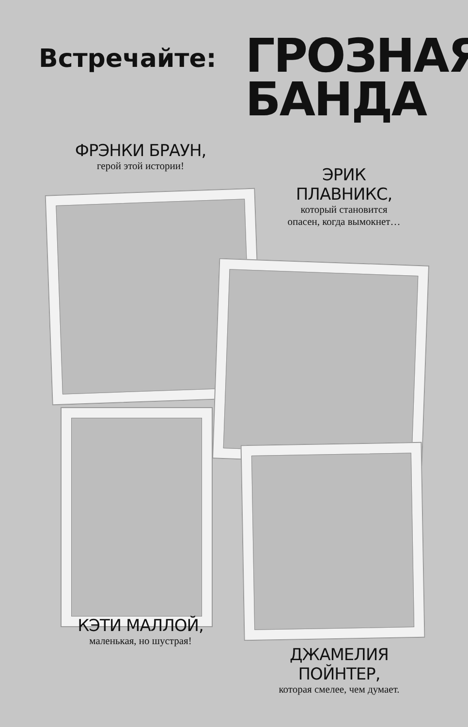Встречайте:
ГРОЗНАЯ
БАНДА
ФРЭНКИ БРАУН,
герой этой истории!
ЭРИК
ПЛАВНИКС,
который становится
опасен, когда вымокнет…
КЭТИ МАЛЛОЙ,
маленькая, но шустрая!
ДЖАМЕЛИЯ
ПОЙНТЕР,
которая смелее, чем думает.